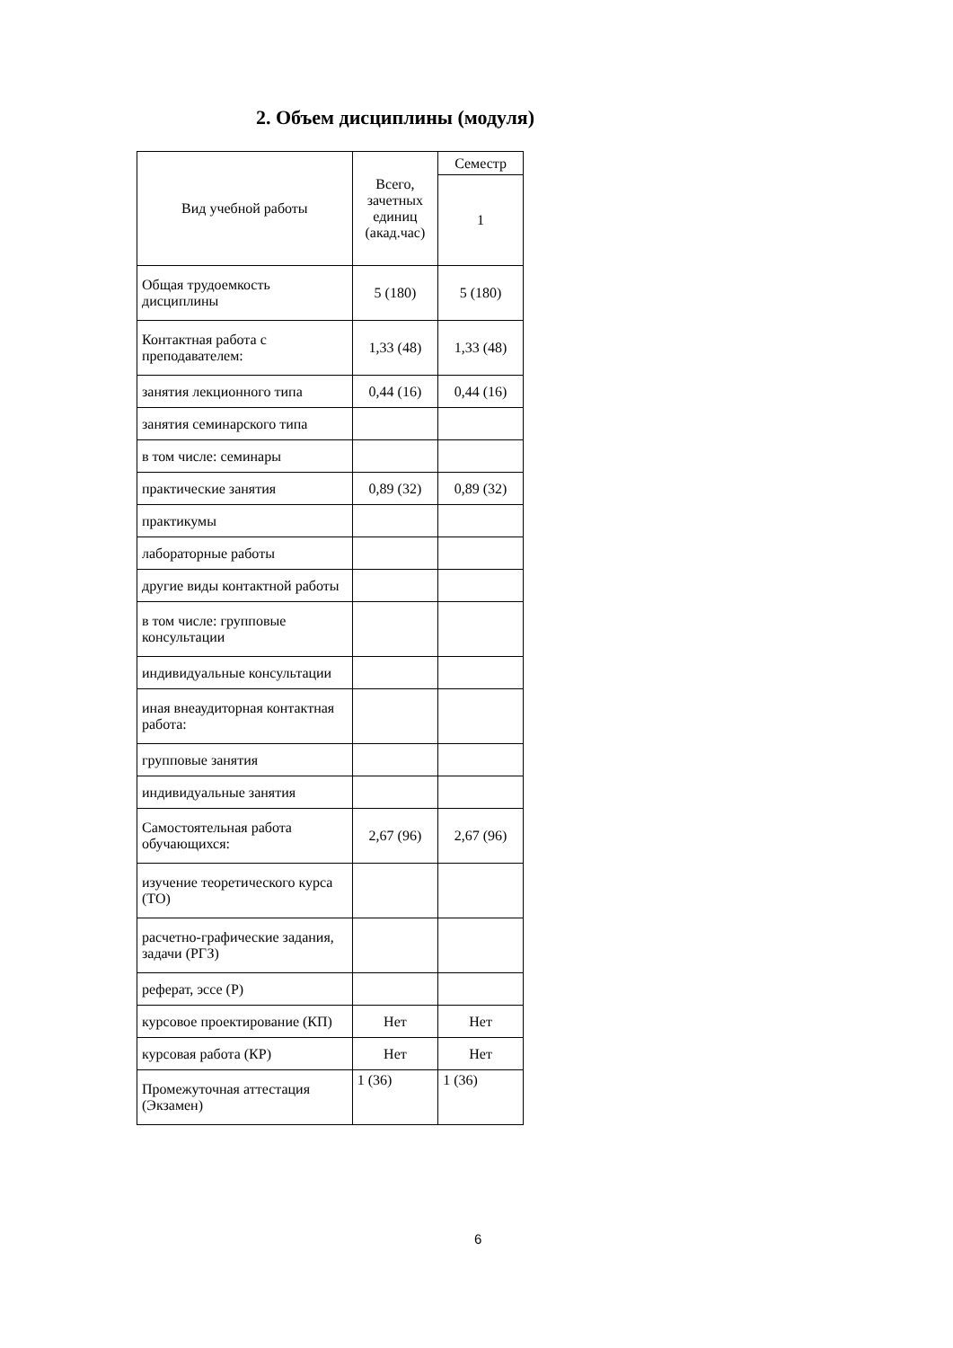2. Объем дисциплины (модуля)
| Вид учебной работы | Всего, зачетных единиц (акад.час) | Семестр |
| --- | --- | --- |
| | | 1 |
| Общая трудоемкость дисциплины | 5 (180) | 5 (180) |
| Контактная работа с преподавателем: | 1,33 (48) | 1,33 (48) |
| занятия лекционного типа | 0,44 (16) | 0,44 (16) |
| занятия семинарского типа | | |
| в том числе: семинары | | |
| практические занятия | 0,89 (32) | 0,89 (32) |
| практикумы | | |
| лабораторные работы | | |
| другие виды контактной работы | | |
| в том числе: групповые консультации | | |
| индивидуальные консультации | | |
| иная внеаудиторная контактная работа: | | |
| групповые занятия | | |
| индивидуальные занятия | | |
| Самостоятельная работа обучающихся: | 2,67 (96) | 2,67 (96) |
| изучение теоретического курса (ТО) | | |
| расчетно-графические задания, задачи (РГЗ) | | |
| реферат, эссе (Р) | | |
| курсовое проектирование (КП) | Нет | Нет |
| курсовая работа (КР) | Нет | Нет |
| Промежуточная аттестация (Экзамен) | 1 (36) | 1 (36) |
6